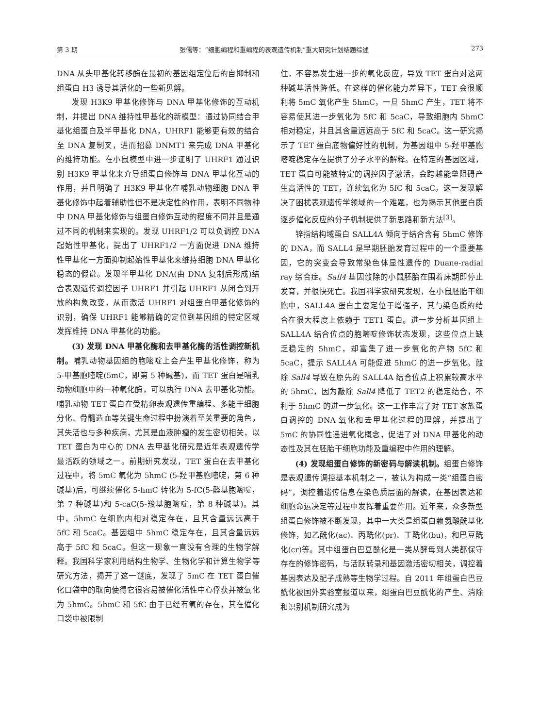第 3 期 张儒等：“细胞编程和重编程的表观遗传机制”重大研究计划结题综述 273
DNA 从头甲基化转移酶在最初的基因组定位后的自抑制和组蛋白 H3 诱导其活化的一些新见解。
发现 H3K9 甲基化修饰与 DNA 甲基化修饰的互动机制，并提出 DNA 维持性甲基化的新模型：通过协同结合甲基化组蛋白及半甲基化 DNA，UHRF1 能够更有效的结合至 DNA 复制叉，进而招募 DNMT1 来完成 DNA 甲基化的维持功能。在小鼠模型中进一步证明了 UHRF1 通过识别 H3K9 甲基化来介导组蛋白修饰与 DNA 甲基化互动的作用，并且明确了 H3K9 甲基化在哺乳动物细胞 DNA 甲基化修饰中起着辅助性但不是决定性的作用，表明不同物种中 DNA 甲基化修饰与组蛋白修饰互动的程度不同并且是通过不同的机制来实现的。发现 UHRF1/2 可以负调控 DNA 起始性甲基化，提出了 UHRF1/2 一方面促进 DNA 维持性甲基化一方面抑制起始性甲基化来维持细胞 DNA 甲基化稳态的假说。发现半甲基化 DNA(由 DNA 复制后形成)结合表观遗传调控因子 UHRF1 并引起 UHRF1 从闭合到开放的构象改变，从而激活 UHRF1 对组蛋白甲基化修饰的识别，确保 UHRF1 能够精确的定位到基因组的特定区域发挥维持 DNA 甲基化的功能。
(3) 发现 DNA 甲基化酶和去甲基化酶的活性调控新机制。哺乳动物基因组的胞嘧啶上会产生甲基化修饰，称为 5-甲基胞嘧啶(5mC，即第 5 种碱基)，而 TET 蛋白是哺乳动物细胞中的一种氧化酶，可以执行 DNA 去甲基化功能。哺乳动物 TET 蛋白在受精卵表观遗传重编程、多能干细胞分化、骨髓造血等关键生命过程中扮演着至关重要的角色，其失活也与多种疾病，尤其是血液肿瘤的发生密切相关，以 TET 蛋白为中心的 DNA 去甲基化研究是近年表观遗传学最活跃的领域之一。前期研究发现，TET 蛋白在去甲基化过程中，将 5mC 氧化为 5hmC (5-羟甲基胞嘧啶，第 6 种碱基)后，可继续催化 5-hmC 转化为 5-fC(5-醛基胞嘧啶，第 7 种碱基)和 5-caC(5-羧基胞嘧啶，第 8 种碱基)。其中，5hmC 在细胞内相对稳定存在，且其含量远远高于 5fC 和 5caC。基因组中 5hmC 稳定存在，且其含量远远高于 5fC 和 5caC。但这一现象一直没有合理的生物学解释。我国科学家利用结构生物学、生物化学和计算生物学等研究方法，揭开了这一谜底，发现了 5mC 在 TET 蛋白催化口袋中的取向使得它很容易被催化活性中心俘获并被氧化为 5hmC。5hmC 和 5fC 由于已经有氧的存在，其在催化口袋中被限制
住，不容易发生进一步的氧化反应，导致 TET 蛋白对这两种碱基活性降低。在这样的催化能力差异下，TET 会很顺利将 5mC 氧化产生 5hmC，一旦 5hmC 产生，TET 将不容易使其进一步氧化为 5fC 和 5caC，导致细胞内 5hmC 相对稳定，并且其含量远远高于 5fC 和 5caC。这一研究揭示了 TET 蛋白底物偏好性的机制，为基因组中 5-羟甲基胞嘧啶稳定存在提供了分子水平的解释。在特定的基因区域，TET 蛋白可能被特定的调控因子激活，会跨越能垒阻碍产生高活性的 TET，连续氧化为 5fC 和 5caC。这一发现解决了困扰表观遗传学领域的一个难题，也为揭示其他蛋白质逐步催化反应的分子机制提供了新思路和新方法<sup>[3]</sup>。
锌指结构域蛋白 SALL4A 倾向于结合含有 5hmC 修饰的 DNA，而 SALL4 是早期胚胎发育过程中的一个重要基因，它的突变会导致常染色体显性遗传的 Duane-radial ray 综合症。Sall4 基因敲除的小鼠胚胎在围着床期即停止发育，并很快死亡。我国科学家研究发现，在小鼠胚胎干细胞中，SALL4A 蛋白主要定位于增强子，其与染色质的结合在很大程度上依赖于 TET1 蛋白。进一步分析基因组上 SALL4A 结合位点的胞嘧啶修饰状态发现，这些位点上缺乏稳定的 5hmC，却富集了进一步氧化的产物 5fC 和 5caC，提示 SALL4A 可能促进 5hmC 的进一步氧化。敲除 Sall4 导致在原先的 SALL4A 结合位点上积累较高水平的 5hmC，因为敲除 Sall4 降低了 TET2 的稳定结合，不利于 5hmC 的进一步氧化。这一工作丰富了对 TET 家族蛋白调控的 DNA 氧化和去甲基化过程的理解，并提出了 5mC 的协同性递进氧化概念，促进了对 DNA 甲基化的动态性及其在胚胎干细胞功能及重编程中作用的理解。
(4) 发现组蛋白修饰的新密码与解读机制。组蛋白修饰是表观遗传调控基本机制之一，被认为构成一类“组蛋白密码”，调控着遗传信息在染色质层面的解读，在基因表达和细胞命运决定等过程中发挥着重要作用。近年来，众多新型组蛋白修饰被不断发现，其中一大类是组蛋白赖氨酸酰基化修饰，如乙酰化(ac)、丙酰化(pr)、丁酰化(bu)，和巴豆酰化(cr)等。其中组蛋白巴豆酰化是一类从酵母到人类都保守存在的修饰密码，与活跃转录和基因激活密切相关，调控着基因表达及配子成熟等生物学过程。自 2011 年组蛋白巴豆酰化被国外实验室报道以来，组蛋白巴豆酰化的产生、消除和识别机制研究成为